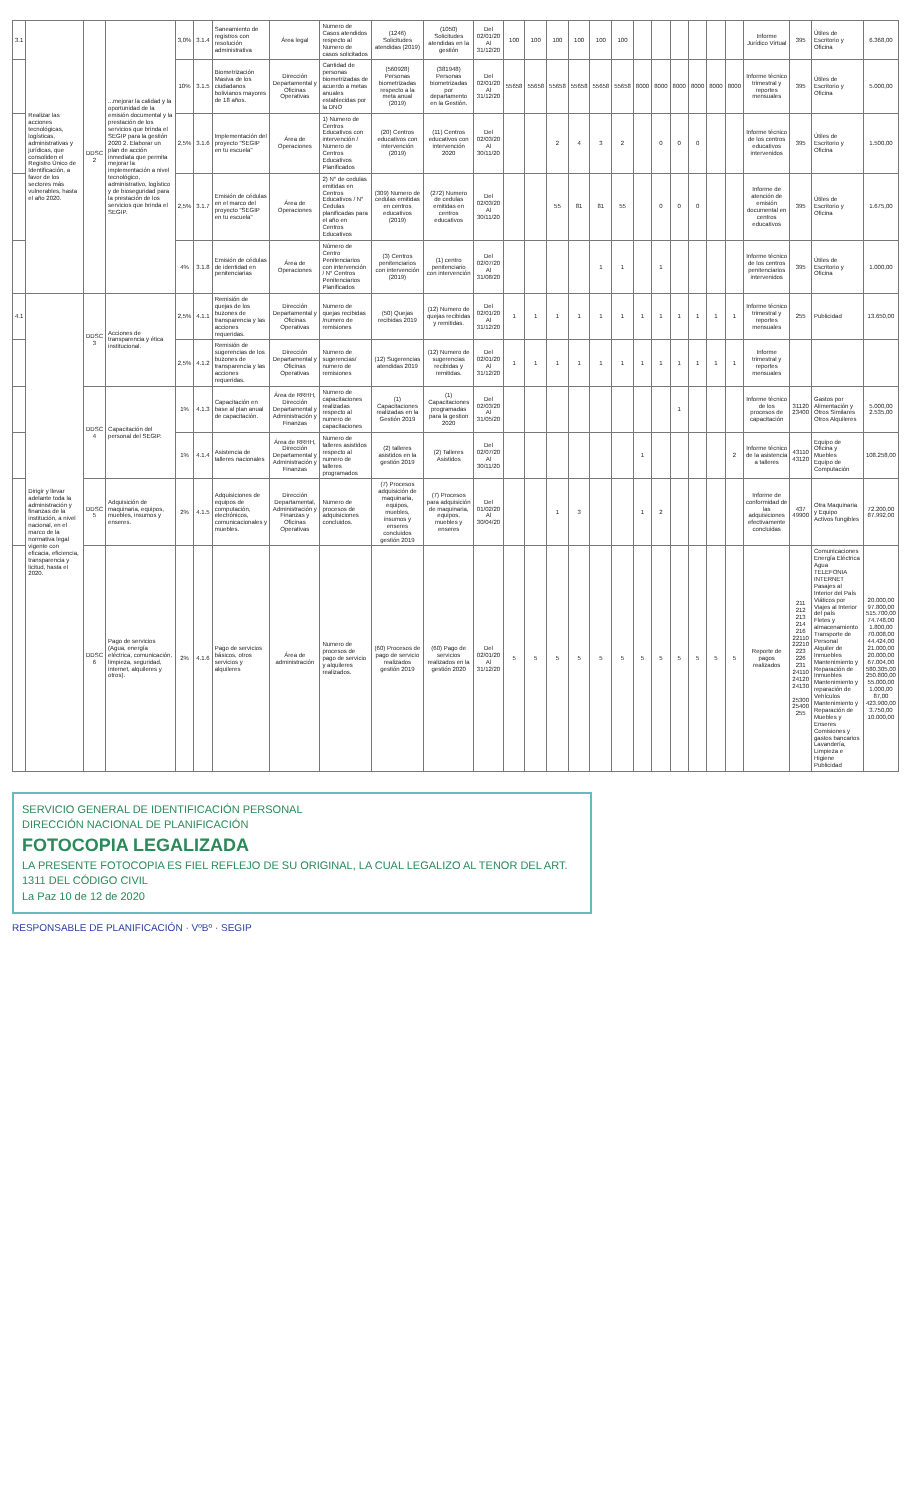| 3.1 | Realizar las acciones tecnológicas, logísticas, administrativas y jurídicas, que consoliden el Registro Único de Identificación, a favor de los sectores más vulnerables, hasta el año 2020. | DDSC 2 | ...mejorar la calidad y la oportunidad de la emisión documental y la prestación de los servicios que brinda el SEGIP para la gestión 2020 2. Elaborar un plan de acción inmediata que permita mejorar la implementación a nivel tecnológico, administrativo, logístico y de bioseguridad para la prestación de los servicios que brinda el SEGIP. | 3,0% | 3.1.4 | Saneamiento de registros con resolución administrativa | Área legal | Numero de Casos atendidos respecto al Numero de casos solicitados | (1246) Solicitudes atendidas (2019) | (1050) Solicitudes atendidas en la gestión | Del 02/01/20 Al 31/12/20 | 100 | 100 | 100 | 100 | 100 | 100 | | | | | | | Informe Jurídico Virtual | 395 | Útiles de Escritorio y Oficina | 6.368,00 |
| | | | | 10% | 3.1.5 | Biometrización Masiva de los ciudadanos bolivianos mayores de 18 años. | Dirección Departamental y Oficinas Operativas | Cantidad de personas biometrizadas de acuerdo a metas anuales establecidas por la DNO | (560928) Personas biometrizadas respecto a la meta anual (2019) | (381948) Personas biometrizadas por departamento en la Gestión. | Del 02/01/20 Al 31/12/20 | 55658 | 55658 | 55658 | 55658 | 55658 | 55658 | 8000 | 8000 | 8000 | 8000 | 8000 | 8000 | Informe técnico trimestral y reportes mensuales | 395 | Útiles de Escritorio y Oficina | 5.000,00 |
| | | | | 2,5% | 3.1.6 | Implementación del proyecto "SEGIP en tu escuela" | Área de Operaciones | 1) Numero de Centros Educativos con intervención / Numero de Centros Educativos Planificados | (20) Centros educativos con intervención (2019) | (11) Centros educativos con intervención 2020 | Del 02/03/20 Al 30/11/20 | | | 2 | 4 | 3 | 2 | | 0 | 0 | 0 | | | Informe técnico de los centros educativos intervenidos | 395 | Útiles de Escritorio y Oficina | 1.500,00 |
| | | | | 2,5% | 3.1.7 | Emisión de cédulas en el marco del proyecto "SEGIP en tu escuela" | Área de Operaciones | 2) N° de cedulas emitidas en Centros Educativos / N° Cedulas planificadas para el año en Centros Educativos | (309) Numero de cedulas emitidas en centros educativos (2019) | (272) Numero de cedulas emitidas en centros educativos | Del 02/03/20 Al 30/11/20 | | | 55 | 81 | 81 | 55 | | 0 | 0 | 0 | | | Informe de atención de emisión documental en centros educativos | 395 | Útiles de Escritorio y Oficina | 1.675,00 |
| | | | | 4% | 3.1.8 | Emisión de cédulas de identidad en penitenciarias | Área de Operaciones | Número de Centro Penitenciarios con intervención / N° Centros Penitenciarios Planificados | (3) Centros penitenciarios con intervención (2019) | (1) centro penitenciario con intervención | Del 02/07/20 Al 31/08/20 | | | | | 1 | 1 | | 1 | | | | | Informe técnico de los centros penitenciarios intervenidos | 395 | Útiles de Escritorio y Oficina | 1.000,00 |
| 4.1 | Dirigir y llevar adelante toda la administración y finanzas de la institución, a nivel nacional, en el marco de la normativa legal vigente con eficacia, eficiencia, transparencia y licitud, hasta el 2020. | DDSC 3 | Acciones de transparencia y ética institucional. | 2,5% | 4.1.1 | Remisión de quejas de los buzones de transparencia y las acciones requeridas. | Dirección Departamental y Oficinas Operativas | Numero de quejas recibidas /numero de remisiones | (50) Quejas recibidas 2019 | (12) Numero de quejas recibidas y remitidas. | Del 02/01/20 Al 31/12/20 | 1 | 1 | 1 | 1 | 1 | 1 | 1 | 1 | 1 | 1 | 1 | 1 | Informe técnico trimestral y reportes mensuales | 255 | Publicidad | 13.650,00 |
| | | | | 2,5% | 4.1.2 | Remisión de sugerencias de los buzones de transparencia y las acciones requeridas. | Dirección Departamental y Oficinas Operativas | Numero de sugerencias/ numero de remisiones | (12) Sugerencias atendidas 2019 | (12) Numero de sugerencias recibidas y remitidas. | Del 02/01/20 Al 31/12/20 | 1 | 1 | 1 | 1 | 1 | 1 | 1 | 1 | 1 | 1 | 1 | 1 | Informe trimestral y reportes mensuales | | | |
| | | DDSC 4 | Capacitación del personal del SEGIP. | 1% | 4.1.3 | Capacitación en base al plan anual de capacitación. | Área de RRHH, Dirección Departamental y Administración y Finanzas | Numero de capacitaciones realizadas respecto al numero de capacitaciones | (1) Capacitaciones realizadas en la Gestión 2019 | (1) Capacitaciones programadas para la gestion 2020 | Del 02/03/20 Al 31/05/20 | | | | | | | | | 1 | | | | Informe técnico de los procesos de capacitación | 31120 23400 | Gastos por Alimentación y Otros Similares Otros Alquileres | 5.000,00 2.535,00 |
| | | | | 1% | 4.1.4 | Asistencia de talleres nacionales | Área de RRHH, Dirección Departamental y Administración y Finanzas | Numero de talleres asistidos respecto al numero de talleres programados | (2) talleres asistidos en la gestión 2019 | (2) Talleres Asistidos | Del 02/07/20 Al 30/11/20 | | | | | | | 1 | | | | | 2 | Informe técnico de la asistencia a talleres | 43110 43120 | Equipo de Oficina y Muebles Equipo de Computación | 108.258,00 |
| | | DDSC 5 | Adquisición de maquinaria, equipos, muebles, insumos y enseres. | 2% | 4.1.5 | Adquisiciones de equipos de computación, electrónicos, comunicacionales y muebles. | Dirección Departamental, Administración y Finanzas y Oficinas Operativas | Numero de procesos de adquisiciones concluidos. | (7) Procesos adquisición de maquinaria, equipos, muebles, insumos y enseres concluidos gestión 2019 | (7) Procesos para adquisición de maquinaria, equipos, muebles y enseres | Del 01/02/20 Al 30/04/20 | | | 1 | 3 | | | 1 | 2 | | | | | Informe de conformidad de las adquisiciones efectivamente concluidas | 437 49900 | Otra Maquinaria y Equipo Activos fungibles | 72.200,00 87.992,00 |
| | | DDSC 6 | Pago de servicios (Agua, energía eléctrica, comunicación, limpieza, seguridad, internet, alquileres y otros). | 2% | 4.1.6 | Pago de servicios básicos, otros servicios y alquileres | Área de administración | Numero de procesos de pago de servicio y alquileres realizados. | (60) Procesos de pago de servicio realizados gestión 2019 | (60) Pago de servicios realizados en la gestión 2020 | Del 02/01/20 Al 31/12/20 | 5 | 5 | 5 | 5 | 5 | 5 | 5 | 5 | 5 | 5 | 5 | 5 | Reporte de pagos realizados | 211 212 213 214 216 22110 22210 223 226 231 24110 24120 24130 25300 25400 255 | Comunicaciones Energía Eléctrica Agua TELEFONIA INTERNET Pasajes al Interior del País Viáticos por Viajes al Interior del país Fletes y almacenamiento Transporte de Personal Alquiler de Inmuebles Mantenimiento y Reparación de Inmuebles Mantenimiento y reparación de Vehículos Mantenimiento y Reparación de Muebles y Enseres Comisiones y gastos bancarios Lavandería, Limpieza e Higiene Publicidad | 20.000,00 97.800,00 515.700,00 74.748,00 1.800,00 70.008,00 44.424,00 21.000,00 20.000,00 67.004,00 580.305,00 250.800,00 55.000,00 1.000,00 87,00 423.900,00 3.750,00 10.000,00 |
SERVICIO GENERAL DE IDENTIFICACIÓN PERSONAL
DIRECCIÓN NACIONAL DE PLANIFICACIÓN
FOTOCOPIA LEGALIZADA
LA PRESENTE FOTOCOPIA ES FIEL REFLEJO DE SU ORIGINAL, LA CUAL LEGALIZO AL TENOR DEL ART. 1311 DEL CÓDIGO CIVIL
La Paz 10 de 12 de 2020
RESPONSABLE DE PLANIFICACIÓN · VºBº · SEGIP